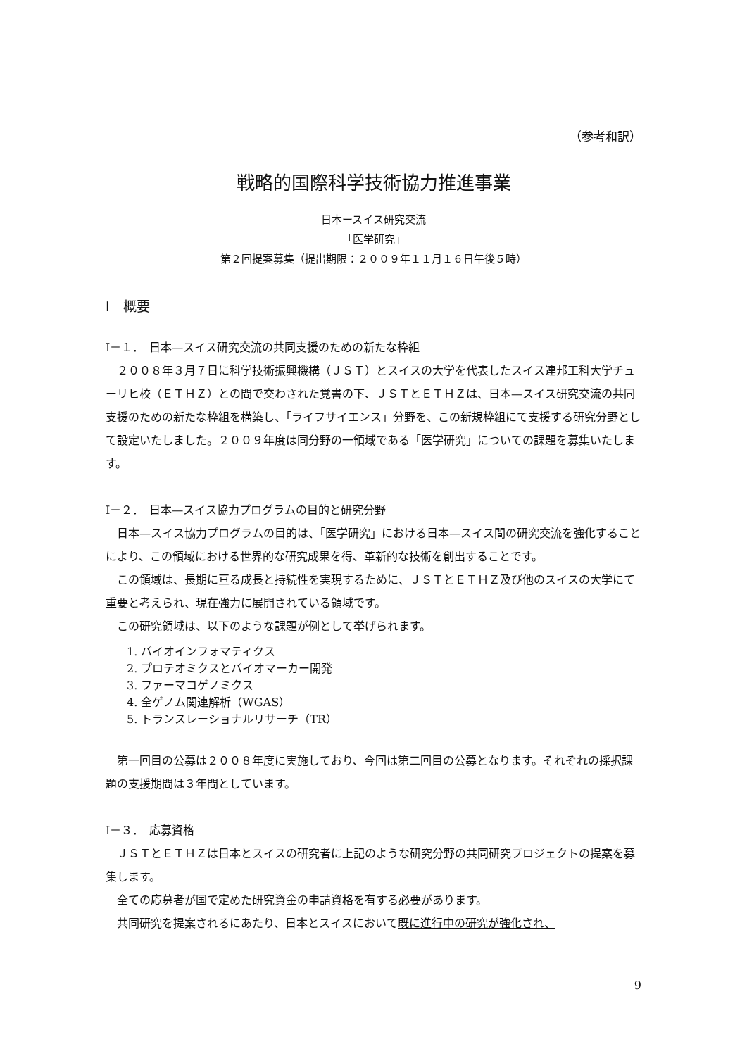（参考和訳）
戦略的国際科学技術協力推進事業
日本ースイス研究交流
「医学研究」
第２回提案募集（提出期限：２００９年１１月１６日午後５時）
Ⅰ　概要
Ⅰ－１．　日本—スイス研究交流の共同支援のための新たな枠組
　２００８年３月７日に科学技術振興機構（ＪＳＴ）とスイスの大学を代表したスイス連邦工科大学チューリヒ校（ＥＴＨＺ）との間で交わされた覚書の下、ＪＳＴとＥＴＨＺは、日本—スイス研究交流の共同支援のための新たな枠組を構築し、「ライフサイエンス」分野を、この新規枠組にて支援する研究分野として設定いたしました。２００９年度は同分野の一領域である「医学研究」についての課題を募集いたします。
Ⅰ－２．　日本—スイス協力プログラムの目的と研究分野
　日本—スイス協力プログラムの目的は、「医学研究」における日本—スイス間の研究交流を強化することにより、この領域における世界的な研究成果を得、革新的な技術を創出することです。
　この領域は、長期に亘る成長と持続性を実現するために、ＪＳＴとＥＴＨＺ及び他のスイスの大学にて重要と考えられ、現在強力に展開されている領域です。
　この研究領域は、以下のような課題が例として挙げられます。
1. バイオインフォマティクス
2. プロテオミクスとバイオマーカー開発
3. ファーマコゲノミクス
4. 全ゲノム関連解析（WGAS）
5. トランスレーショナルリサーチ（TR）
　第一回目の公募は２００８年度に実施しており、今回は第二回目の公募となります。それぞれの採択課題の支援期間は３年間としています。
Ⅰ－３．　応募資格
　ＪＳＴとＥＴＨＺは日本とスイスの研究者に上記のような研究分野の共同研究プロジェクトの提案を募集します。
　全ての応募者が国で定めた研究資金の申請資格を有する必要があります。
　共同研究を提案されるにあたり、日本とスイスにおいて既に進行中の研究が強化され、
9